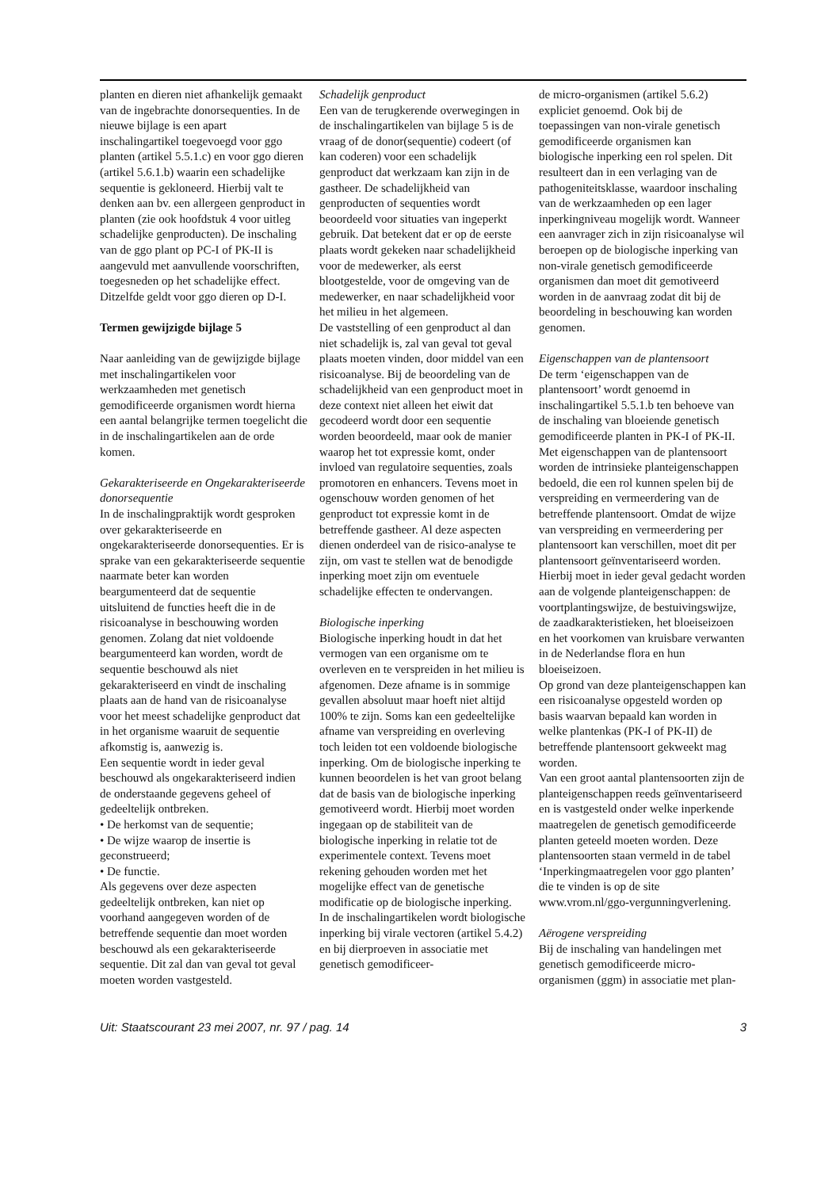planten en dieren niet afhankelijk gemaakt van de ingebrachte donorsequenties. In de nieuwe bijlage is een apart inschalingartikel toegevoegd voor ggo planten (artikel 5.5.1.c) en voor ggo dieren (artikel 5.6.1.b) waarin een schadelijke sequentie is gekloneerd. Hierbij valt te denken aan bv. een allergeen genproduct in planten (zie ook hoofdstuk 4 voor uitleg schadelijke genproducten). De inschaling van de ggo plant op PC-I of PK-II is aangevuld met aanvullende voorschriften, toegesneden op het schadelijke effect. Ditzelfde geldt voor ggo dieren op D-I.
Termen gewijzigde bijlage 5
Naar aanleiding van de gewijzigde bijlage met inschalingartikelen voor werkzaamheden met genetisch gemodificeerde organismen wordt hierna een aantal belangrijke termen toegelicht die in de inschalingartikelen aan de orde komen.
Gekarakteriseerde en Ongekarakteriseerde donorsequentie
In de inschalingpraktijk wordt gesproken over gekarakteriseerde en ongekarakteriseerde donorsequenties. Er is sprake van een gekarakteriseerde sequentie naarmate beter kan worden beargumenteerd dat de sequentie uitsluitend de functies heeft die in de risicoanalyse in beschouwing worden genomen. Zolang dat niet voldoende beargumenteerd kan worden, wordt de sequentie beschouwd als niet gekarakteriseerd en vindt de inschaling plaats aan de hand van de risicoanalyse voor het meest schadelijke genproduct dat in het organisme waaruit de sequentie afkomstig is, aanwezig is.
Een sequentie wordt in ieder geval beschouwd als ongekarakteriseerd indien de onderstaande gegevens geheel of gedeeltelijk ontbreken.
• De herkomst van de sequentie;
• De wijze waarop de insertie is geconstrueerd;
• De functie.
Als gegevens over deze aspecten gedeeltelijk ontbreken, kan niet op voorhand aangegeven worden of de betreffende sequentie dan moet worden beschouwd als een gekarakteriseerde sequentie. Dit zal dan van geval tot geval moeten worden vastgesteld.
Schadelijk genproduct
Een van de terugkerende overwegingen in de inschalingartikelen van bijlage 5 is de vraag of de donor(sequentie) codeert (of kan coderen) voor een schadelijk genproduct dat werkzaam kan zijn in de gastheer. De schadelijkheid van genproducten of sequenties wordt beoordeeld voor situaties van ingeperkt gebruik. Dat betekent dat er op de eerste plaats wordt gekeken naar schadelijkheid voor de medewerker, als eerst blootgestelde, voor de omgeving van de medewerker, en naar schadelijkheid voor het milieu in het algemeen.
De vaststelling of een genproduct al dan niet schadelijk is, zal van geval tot geval plaats moeten vinden, door middel van een risicoanalyse. Bij de beoordeling van de schadelijkheid van een genproduct moet in deze context niet alleen het eiwit dat gecodeerd wordt door een sequentie worden beoordeeld, maar ook de manier waarop het tot expressie komt, onder invloed van regulatoire sequenties, zoals promotoren en enhancers. Tevens moet in ogenschouw worden genomen of het genproduct tot expressie komt in de betreffende gastheer. Al deze aspecten dienen onderdeel van de risico-analyse te zijn, om vast te stellen wat de benodigde inperking moet zijn om eventuele schadelijke effecten te ondervangen.
Biologische inperking
Biologische inperking houdt in dat het vermogen van een organisme om te overleven en te verspreiden in het milieu is afgenomen. Deze afname is in sommige gevallen absoluut maar hoeft niet altijd 100% te zijn. Soms kan een gedeeltelijke afname van verspreiding en overleving toch leiden tot een voldoende biologische inperking. Om de biologische inperking te kunnen beoordelen is het van groot belang dat de basis van de biologische inperking gemotiveerd wordt. Hierbij moet worden ingegaan op de stabiliteit van de biologische inperking in relatie tot de experimentele context. Tevens moet rekening gehouden worden met het mogelijke effect van de genetische modificatie op de biologische inperking.
In de inschalingartikelen wordt biologische inperking bij virale vectoren (artikel 5.4.2) en bij dierproeven in associatie met genetisch gemodificeer-
de micro-organismen (artikel 5.6.2) expliciet genoemd. Ook bij de toepassingen van non-virale genetisch gemodificeerde organismen kan biologische inperking een rol spelen. Dit resulteert dan in een verlaging van de pathogeniteitsklasse, waardoor inschaling van de werkzaamheden op een lager inperkingniveau mogelijk wordt. Wanneer een aanvrager zich in zijn risicoanalyse wil beroepen op de biologische inperking van non-virale genetisch gemodificeerde organismen dan moet dit gemotiveerd worden in de aanvraag zodat dit bij de beoordeling in beschouwing kan worden genomen.
Eigenschappen van de plantensoort
De term ‘eigenschappen van de plantensoort’ wordt genoemd in inschalingartikel 5.5.1.b ten behoeve van de inschaling van bloeiende genetisch gemodificeerde planten in PK-I of PK-II. Met eigenschappen van de plantensoort worden de intrinsieke planteigenschappen bedoeld, die een rol kunnen spelen bij de verspreiding en vermeerdering van de betreffende plantensoort. Omdat de wijze van verspreiding en vermeerdering per plantensoort kan verschillen, moet dit per plantensoort geïnventariseerd worden. Hierbij moet in ieder geval gedacht worden aan de volgende planteigenschappen: de voortplantingswijze, de bestuivingswijze, de zaadkarakteristieken, het bloeiseizoen en het voorkomen van kruisbare verwanten in de Nederlandse flora en hun bloeiseizoen.
Op grond van deze planteigenschappen kan een risicoanalyse opgesteld worden op basis waarvan bepaald kan worden in welke plantenkas (PK-I of PK-II) de betreffende plantensoort gekweekt mag worden.
Van een groot aantal plantensoorten zijn de planteigenschappen reeds geïnventariseerd en is vastgesteld onder welke inperkende maatregelen de genetisch gemodificeerde planten geteeld moeten worden. Deze plantensoorten staan vermeld in de tabel ‘Inperkingmaatregelen voor ggo planten’ die te vinden is op de site www.vrom.nl/ggo-vergunningverlening.
Aërogene verspreiding
Bij de inschaling van handelingen met genetisch gemodificeerde micro-organismen (ggm) in associatie met plan-
Uit: Staatscourant 23 mei 2007, nr. 97 / pag. 14 3